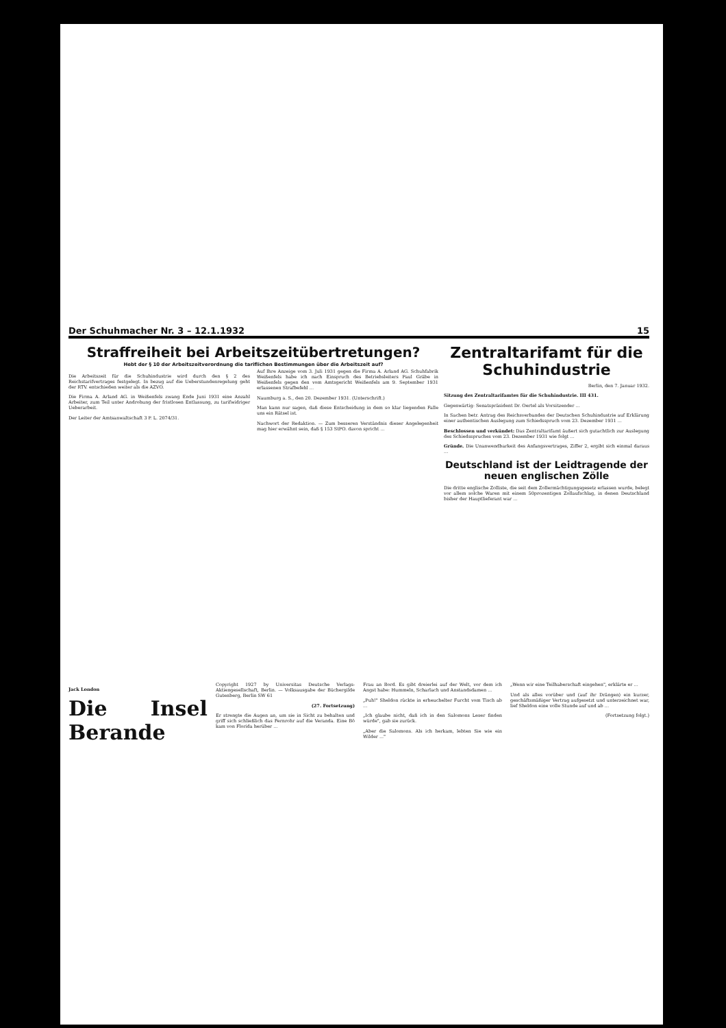Der Schuhmacher Nr. 3 – 12.1.1932 15
Straffreiheit bei Arbeitszeitübertretungen?
Hebt der § 10 der Arbeitszeitverordnung die tariflichen Bestimmungen über die Arbeitszeit auf?
Die Arbeitszeit für die Schuhindustrie wird durch den § 2 des Reichstarifvertrages festgelegt. In bezug auf die Ueberstundenregelung geht der RTV. entschieden weiter als die AZVO.
Die Firma A. Arland AG. in Weißenfels zwang Ende Juni 1931 eine Anzahl Arbeiter, zum Teil unter Androhung der fristlosen Entlassung, zu tarifwidriger Ueberarbeit.
Der Leiter der Amtsanwaltschaft 3 P. L. 2074/31.
Auf Ihre Anzeige vom 3. Juli 1931 gegen die Firma A. Arland AG. Schuhfabrik Weißenfels habe ich nach Einspruch des Betriebsleiters Paul Gräbe in Weißenfels gegen den vom Amtsgericht Weißenfels am 9. September 1931 erlassenen Strafbefehl ...
Naumburg a. S., den 20. Dezember 1931. (Unterschrift.)
Man kann nur sagen, daß diese Entscheidung in dem so klar liegenden Falle uns ein Rätsel ist.
Nachwort der Redaktion. — Zum besseren Verständnis dieser Angelegenheit mag hier erwähnt sein, daß § 153 StPO. davon spricht ...
Zentraltarifamt für die Schuhindustrie
Berlin, den 7. Januar 1932.
Sitzung des Zentraltarifamtes für die Schuhindustrie. III 431.
Gegenwärtig: Senatspräsident Dr. Oertel als Vorsitzender ...
In Sachen betr. Antrag des Reichsverbandes der Deutschen Schuhindustrie auf Erklärung einer authentischen Auslegung zum Schiedsspruch vom 23. Dezember 1931 ...
Beschlossen und verkündet: Das Zentraltarifamt äußert sich gutachtlich zur Auslegung des Schiedsspruches vom 23. Dezember 1931 wie folgt ...
Gründe. Die Unanwendbarkeit des Anfangsvertrages, Ziffer 2, ergibt sich einmal daraus ...
Deutschland ist der Leidtragende der neuen englischen Zölle
Die dritte englische Zolliste, die seit dem Zollermächtigungsgesetz erlassen wurde, belegt vor allem solche Waren mit einem 50prozentigen Zollaufschlag, in denen Deutschland bisher der Hauptlieferant war ...
Jack London
Die Insel Berande
Copyright 1927 by Universitas Deutsche Verlags-Aktiengesellschaft, Berlin. — Volksausgabe der Büchergilde Gutenberg, Berlin SW 61
(27. Fortsetzung)
Er strengte die Augen an, um sie in Sicht zu behalten und griff sich schließlich das Fernrohr auf die Veranda. Eine Bö kam von Florida herüber ...
Frau an Bord. Es gibt dreierlei auf der Welt, vor dem ich Angst habe: Hummeln, Scharlach und Anstandsdamen ...
„Puh!" Sheldon rückte in erheuchelter Furcht vom Tisch ab ...
„Ich glaube nicht, daß ich in den Salomons Leser finden würde", gab sie zurück.
„Aber die Salomons. Als ich herkam, lebten Sie wie ein Wilder ..."
„Wenn wir eine Teilhaberschaft eingehen", erklärte er ...
Und als alles vorüber und (auf ihr Drängen) ein kurzer, geschäftsmäßiger Vertrag aufgesetzt und unterzeichnet war, lief Sheldon eine volle Stunde auf und ab ...
(Fortsetzung folgt.)